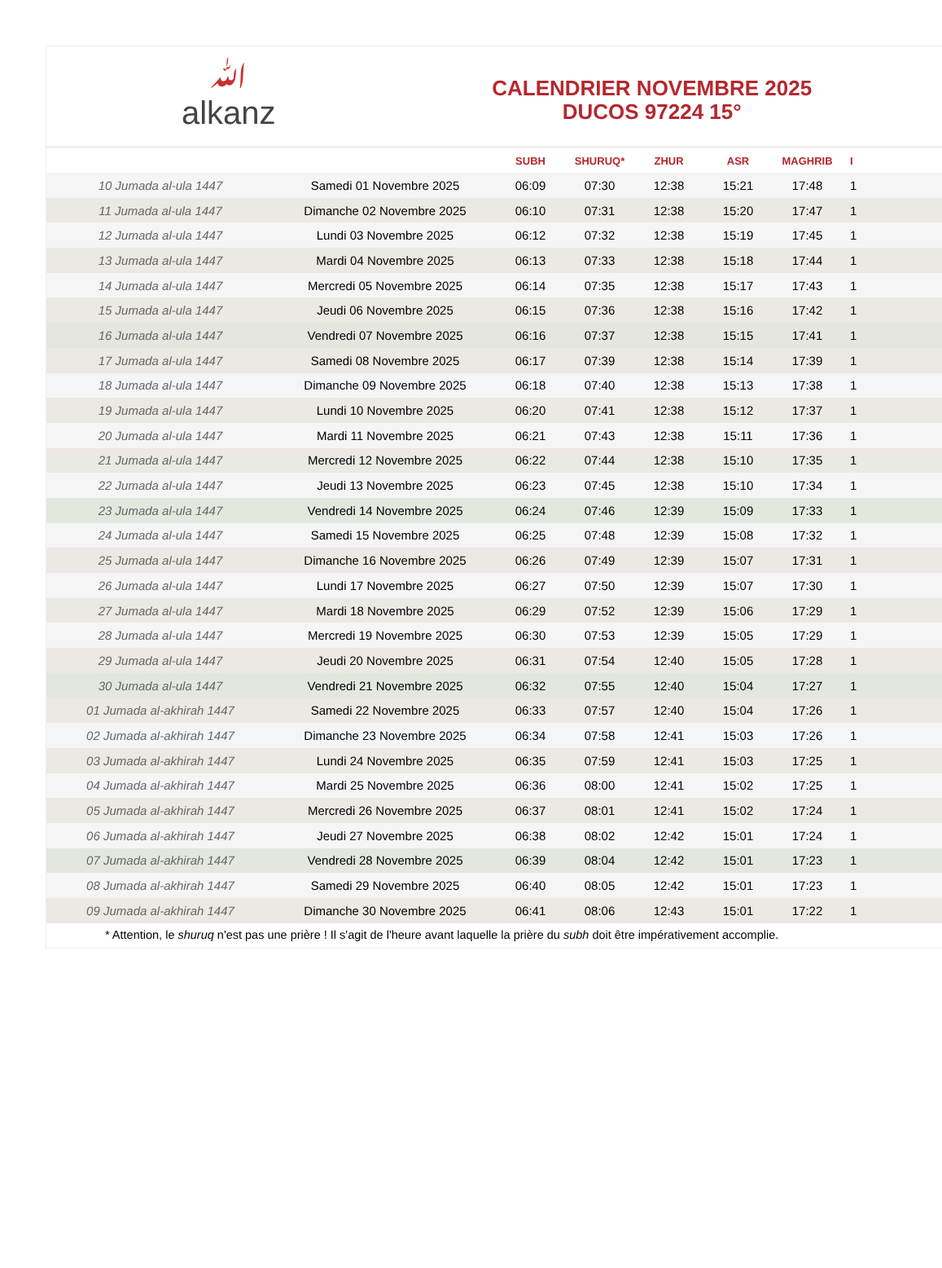ﷲ
alkanz
CALENDRIER NOVEMBRE 2025
DUCOS 97224 15°
| | | SUBH | SHURUQ* | ZHUR | ASR | MAGHRIB | I |
| --- | --- | --- | --- | --- | --- | --- | --- |
| 10 Jumada al-ula 1447 | Samedi 01 Novembre 2025 | 06:09 | 07:30 | 12:38 | 15:21 | 17:48 | 1 |
| 11 Jumada al-ula 1447 | Dimanche 02 Novembre 2025 | 06:10 | 07:31 | 12:38 | 15:20 | 17:47 | 1 |
| 12 Jumada al-ula 1447 | Lundi 03 Novembre 2025 | 06:12 | 07:32 | 12:38 | 15:19 | 17:45 | 1 |
| 13 Jumada al-ula 1447 | Mardi 04 Novembre 2025 | 06:13 | 07:33 | 12:38 | 15:18 | 17:44 | 1 |
| 14 Jumada al-ula 1447 | Mercredi 05 Novembre 2025 | 06:14 | 07:35 | 12:38 | 15:17 | 17:43 | 1 |
| 15 Jumada al-ula 1447 | Jeudi 06 Novembre 2025 | 06:15 | 07:36 | 12:38 | 15:16 | 17:42 | 1 |
| 16 Jumada al-ula 1447 | Vendredi 07 Novembre 2025 | 06:16 | 07:37 | 12:38 | 15:15 | 17:41 | 1 |
| 17 Jumada al-ula 1447 | Samedi 08 Novembre 2025 | 06:17 | 07:39 | 12:38 | 15:14 | 17:39 | 1 |
| 18 Jumada al-ula 1447 | Dimanche 09 Novembre 2025 | 06:18 | 07:40 | 12:38 | 15:13 | 17:38 | 1 |
| 19 Jumada al-ula 1447 | Lundi 10 Novembre 2025 | 06:20 | 07:41 | 12:38 | 15:12 | 17:37 | 1 |
| 20 Jumada al-ula 1447 | Mardi 11 Novembre 2025 | 06:21 | 07:43 | 12:38 | 15:11 | 17:36 | 1 |
| 21 Jumada al-ula 1447 | Mercredi 12 Novembre 2025 | 06:22 | 07:44 | 12:38 | 15:10 | 17:35 | 1 |
| 22 Jumada al-ula 1447 | Jeudi 13 Novembre 2025 | 06:23 | 07:45 | 12:38 | 15:10 | 17:34 | 1 |
| 23 Jumada al-ula 1447 | Vendredi 14 Novembre 2025 | 06:24 | 07:46 | 12:39 | 15:09 | 17:33 | 1 |
| 24 Jumada al-ula 1447 | Samedi 15 Novembre 2025 | 06:25 | 07:48 | 12:39 | 15:08 | 17:32 | 1 |
| 25 Jumada al-ula 1447 | Dimanche 16 Novembre 2025 | 06:26 | 07:49 | 12:39 | 15:07 | 17:31 | 1 |
| 26 Jumada al-ula 1447 | Lundi 17 Novembre 2025 | 06:27 | 07:50 | 12:39 | 15:07 | 17:30 | 1 |
| 27 Jumada al-ula 1447 | Mardi 18 Novembre 2025 | 06:29 | 07:52 | 12:39 | 15:06 | 17:29 | 1 |
| 28 Jumada al-ula 1447 | Mercredi 19 Novembre 2025 | 06:30 | 07:53 | 12:39 | 15:05 | 17:29 | 1 |
| 29 Jumada al-ula 1447 | Jeudi 20 Novembre 2025 | 06:31 | 07:54 | 12:40 | 15:05 | 17:28 | 1 |
| 30 Jumada al-ula 1447 | Vendredi 21 Novembre 2025 | 06:32 | 07:55 | 12:40 | 15:04 | 17:27 | 1 |
| 01 Jumada al-akhirah 1447 | Samedi 22 Novembre 2025 | 06:33 | 07:57 | 12:40 | 15:04 | 17:26 | 1 |
| 02 Jumada al-akhirah 1447 | Dimanche 23 Novembre 2025 | 06:34 | 07:58 | 12:41 | 15:03 | 17:26 | 1 |
| 03 Jumada al-akhirah 1447 | Lundi 24 Novembre 2025 | 06:35 | 07:59 | 12:41 | 15:03 | 17:25 | 1 |
| 04 Jumada al-akhirah 1447 | Mardi 25 Novembre 2025 | 06:36 | 08:00 | 12:41 | 15:02 | 17:25 | 1 |
| 05 Jumada al-akhirah 1447 | Mercredi 26 Novembre 2025 | 06:37 | 08:01 | 12:41 | 15:02 | 17:24 | 1 |
| 06 Jumada al-akhirah 1447 | Jeudi 27 Novembre 2025 | 06:38 | 08:02 | 12:42 | 15:01 | 17:24 | 1 |
| 07 Jumada al-akhirah 1447 | Vendredi 28 Novembre 2025 | 06:39 | 08:04 | 12:42 | 15:01 | 17:23 | 1 |
| 08 Jumada al-akhirah 1447 | Samedi 29 Novembre 2025 | 06:40 | 08:05 | 12:42 | 15:01 | 17:23 | 1 |
| 09 Jumada al-akhirah 1447 | Dimanche 30 Novembre 2025 | 06:41 | 08:06 | 12:43 | 15:01 | 17:22 | 1 |
* Attention, le shuruq n'est pas une prière ! Il s'agit de l'heure avant laquelle la prière du subh doit être impérativement accomplie.